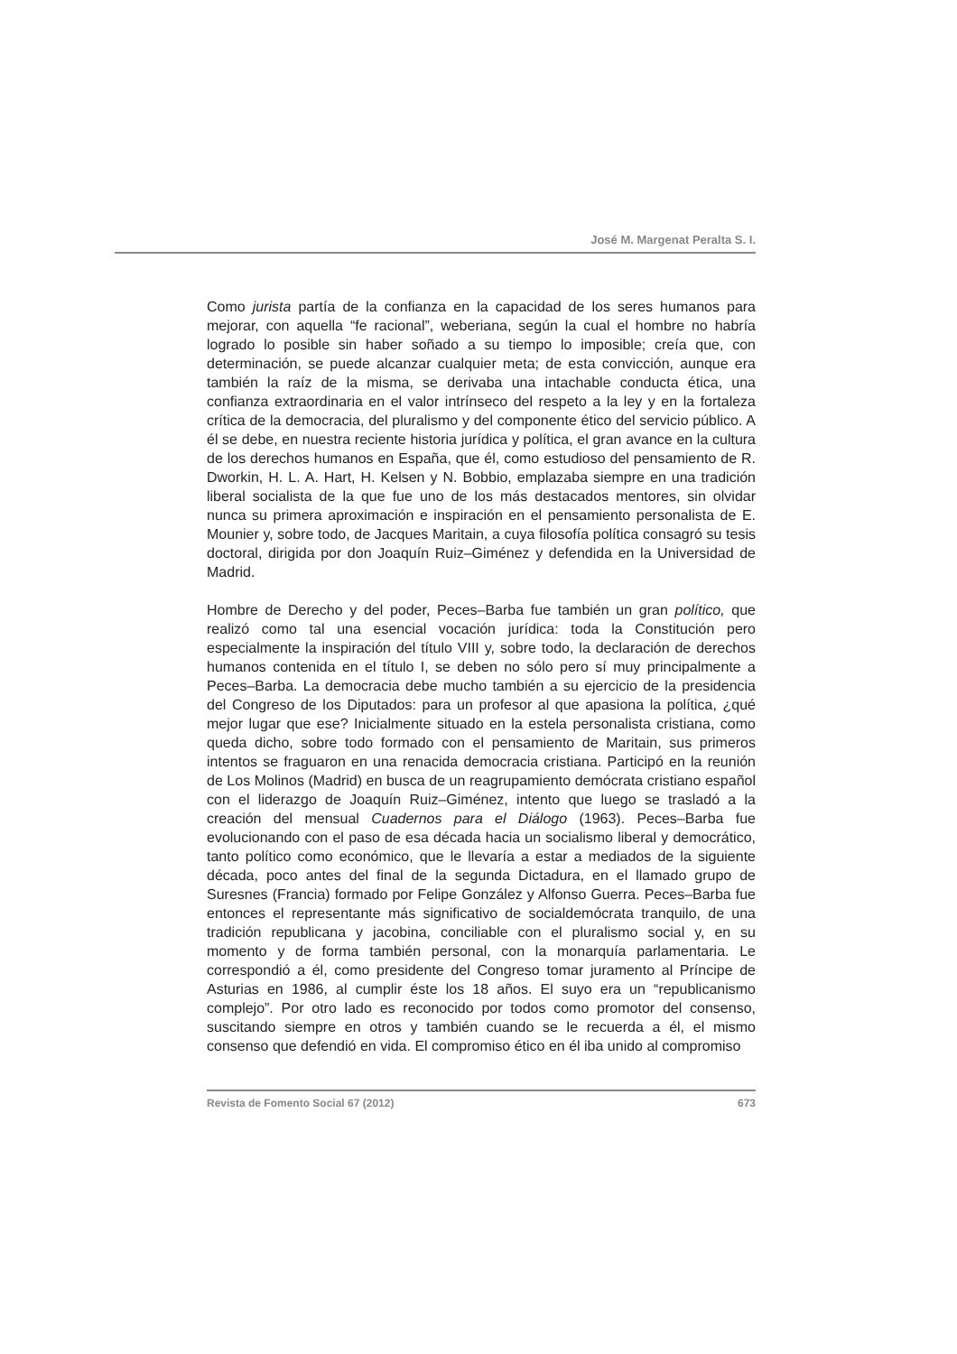José M. Margenat Peralta S. I.
Como jurista partía de la confianza en la capacidad de los seres humanos para mejorar, con aquella “fe racional”, weberiana, según la cual el hombre no habría logrado lo posible sin haber soñado a su tiempo lo imposible; creía que, con determinación, se puede alcanzar cualquier meta; de esta convicción, aunque era también la raíz de la misma, se derivaba una intachable conducta ética, una confianza extraordinaria en el valor intrínseco del respeto a la ley y en la fortaleza crítica de la democracia, del pluralismo y del componente ético del servicio público. A él se debe, en nuestra reciente historia jurídica y política, el gran avance en la cultura de los derechos humanos en España, que él, como estudioso del pensamiento de R. Dworkin, H. L. A. Hart, H. Kelsen y N. Bobbio, emplazaba siempre en una tradición liberal socialista de la que fue uno de los más destacados mentores, sin olvidar nunca su primera aproximación e inspiración en el pensamiento personalista de E. Mounier y, sobre todo, de Jacques Maritain, a cuya filosofía política consagró su tesis doctoral, dirigida por don Joaquín Ruiz–Giménez y defendida en la Universidad de Madrid.
Hombre de Derecho y del poder, Peces–Barba fue también un gran político, que realizó como tal una esencial vocación jurídica: toda la Constitución pero especialmente la inspiración del título VIII y, sobre todo, la declaración de derechos humanos contenida en el título I, se deben no sólo pero sí muy principalmente a Peces–Barba. La democracia debe mucho también a su ejercicio de la presidencia del Congreso de los Diputados: para un profesor al que apasiona la política, ¿qué mejor lugar que ese? Inicialmente situado en la estela personalista cristiana, como queda dicho, sobre todo formado con el pensamiento de Maritain, sus primeros intentos se fraguaron en una renacida democracia cristiana. Participó en la reunión de Los Molinos (Madrid) en busca de un reagrupamiento demócrata cristiano español con el liderazgo de Joaquín Ruiz–Giménez, intento que luego se trasladó a la creación del mensual Cuadernos para el Diálogo (1963). Peces–Barba fue evolucionando con el paso de esa década hacia un socialismo liberal y democrático, tanto político como económico, que le llevaría a estar a mediados de la siguiente década, poco antes del final de la segunda Dictadura, en el llamado grupo de Suresnes (Francia) formado por Felipe González y Alfonso Guerra. Peces–Barba fue entonces el representante más significativo de socialdemócrata tranquilo, de una tradición republicana y jacobina, conciliable con el pluralismo social y, en su momento y de forma también personal, con la monarquía parlamentaria. Le correspondió a él, como presidente del Congreso tomar juramento al Príncipe de Asturias en 1986, al cumplir éste los 18 años. El suyo era un “republicanismo complejo”. Por otro lado es reconocido por todos como promotor del consenso, suscitando siempre en otros y también cuando se le recuerda a él, el mismo consenso que defendió en vida. El compromiso ético en él iba unido al compromiso
Revista de Fomento Social 67 (2012) 673